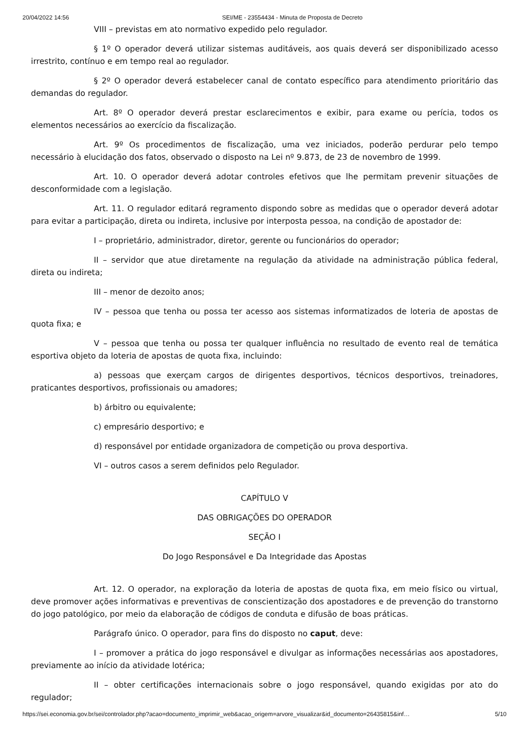20/04/2022 14:56 SEI/ME - 23554434 - Minuta de Proposta de Decreto
VIII – previstas em ato normativo expedido pelo regulador.
§ 1º O operador deverá utilizar sistemas auditáveis, aos quais deverá ser disponibilizado acesso irrestrito, contínuo e em tempo real ao regulador.
§ 2º O operador deverá estabelecer canal de contato específico para atendimento prioritário das demandas do regulador.
Art. 8º O operador deverá prestar esclarecimentos e exibir, para exame ou perícia, todos os elementos necessários ao exercício da fiscalização.
Art. 9º Os procedimentos de fiscalização, uma vez iniciados, poderão perdurar pelo tempo necessário à elucidação dos fatos, observado o disposto na Lei nº 9.873, de 23 de novembro de 1999.
Art. 10. O operador deverá adotar controles efetivos que lhe permitam prevenir situações de desconformidade com a legislação.
Art. 11. O regulador editará regramento dispondo sobre as medidas que o operador deverá adotar para evitar a participação, direta ou indireta, inclusive por interposta pessoa, na condição de apostador de:
I – proprietário, administrador, diretor, gerente ou funcionários do operador;
II – servidor que atue diretamente na regulação da atividade na administração pública federal, direta ou indireta;
III – menor de dezoito anos;
IV – pessoa que tenha ou possa ter acesso aos sistemas informatizados de loteria de apostas de quota fixa; e
V – pessoa que tenha ou possa ter qualquer influência no resultado de evento real de temática esportiva objeto da loteria de apostas de quota fixa, incluindo:
a) pessoas que exerçam cargos de dirigentes desportivos, técnicos desportivos, treinadores, praticantes desportivos, profissionais ou amadores;
b) árbitro ou equivalente;
c) empresário desportivo; e
d) responsável por entidade organizadora de competição ou prova desportiva.
VI – outros casos a serem definidos pelo Regulador.
CAPÍTULO V
DAS OBRIGAÇÕES DO OPERADOR
SEÇÃO I
Do Jogo Responsável e Da Integridade das Apostas
Art. 12. O operador, na exploração da loteria de apostas de quota fixa, em meio físico ou virtual, deve promover ações informativas e preventivas de conscientização dos apostadores e de prevenção do transtorno do jogo patológico, por meio da elaboração de códigos de conduta e difusão de boas práticas.
Parágrafo único. O operador, para fins do disposto no caput, deve:
I – promover a prática do jogo responsável e divulgar as informações necessárias aos apostadores, previamente ao início da atividade lotérica;
II – obter certificações internacionais sobre o jogo responsável, quando exigidas por ato do regulador;
https://sei.economia.gov.br/sei/controlador.php?acao=documento_imprimir_web&acao_origem=arvore_visualizar&id_documento=26435815&inf… 5/10